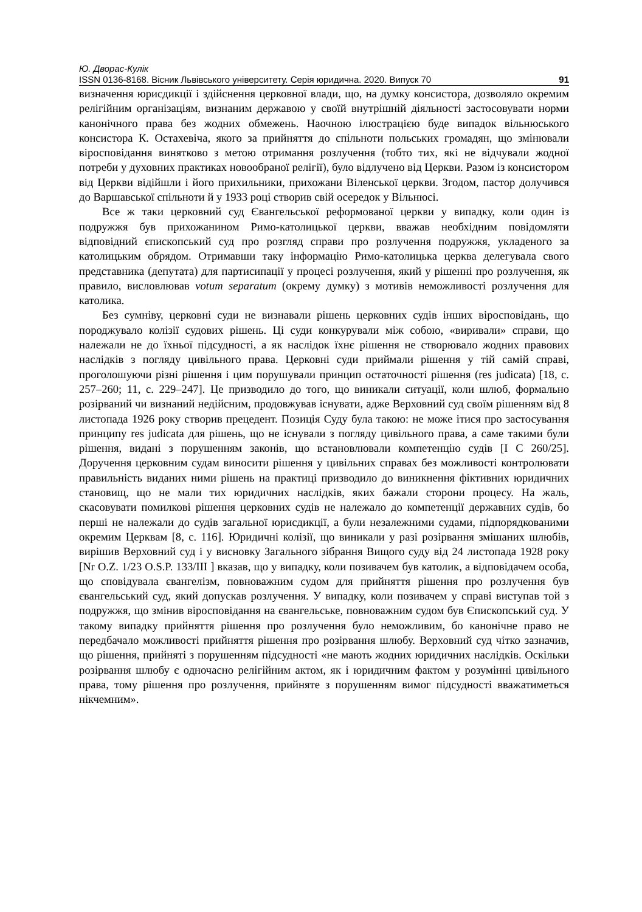Ю. Дворас-Кулік
ISSN 0136-8168. Вісник Львівського університету. Серія юридична. 2020. Випуск 70 91
визначення юрисдикції і здійснення церковної влади, що, на думку консистора, дозволяло окремим релігійним організаціям, визнаним державою у своїй внутрішній діяльності застосовувати норми канонічного права без жодних обмежень. Наочною ілюстрацією буде випадок вільнюського консистора К. Остахевіча, якого за прийняття до спільноти польських громадян, що змінювали віросповідання винятково з метою отримання розлучення (тобто тих, які не відчували жодної потреби у духовних практиках новообраної релігії), було відлучено від Церкви. Разом із консистором від Церкви відійшли і його прихильники, прихожани Віленської церкви. Згодом, пастор долучився до Варшавської спільноти й у 1933 році створив свій осередок у Вільнюсі.
Все ж таки церковний суд Євангельської реформованої церкви у випадку, коли один із подружжя був прихожанином Римо-католицької церкви, вважав необхідним повідомляти відповідний єпископський суд про розгляд справи про розлучення подружжя, укладеного за католицьким обрядом. Отримавши таку інформацію Римо-католицька церква делегувала свого представника (депутата) для партисипації у процесі розлучення, який у рішенні про розлучення, як правило, висловлював votum separatum (окрему думку) з мотивів неможливості розлучення для католика.
Без сумніву, церковні суди не визнавали рішень церковних судів інших віросповідань, що породжувало колізії судових рішень. Ці суди конкурували між собою, «виривали» справи, що належали не до їхньої підсудності, а як наслідок їхнє рішення не створювало жодних правових наслідків з погляду цивільного права. Церковні суди приймали рішення у тій самій справі, проголошуючи різні рішення і цим порушували принцип остаточності рішення (res judicata) [18, с. 257–260; 11, с. 229–247]. Це призводило до того, що виникали ситуації, коли шлюб, формально розірваний чи визнаний недійсним, продовжував існувати, адже Верховний суд своїм рішенням від 8 листопада 1926 року створив прецедент. Позиція Суду була такою: не може ітися про застосування принципу res judicata для рішень, що не існували з погляду цивільного права, а саме такими були рішення, видані з порушенням законів, що встановлювали компетенцію судів [I C 260/25]. Доручення церковним судам виносити рішення у цивільних справах без можливості контролювати правильність виданих ними рішень на практиці призводило до виникнення фіктивних юридичних становищ, що не мали тих юридичних наслідків, яких бажали сторони процесу. На жаль, скасовувати помилкові рішення церковних судів не належало до компетенції державних судів, бо перші не належали до судів загальної юрисдикції, а були незалежними судами, підпорядкованими окремим Церквам [8, с. 116]. Юридичні колізії, що виникали у разі розірвання змішаних шлюбів, вирішив Верховний суд і у висновку Загального зібрання Вищого суду від 24 листопада 1928 року [Nr O.Z. 1/23 O.S.P. 133/III ] вказав, що у випадку, коли позивачем був католик, а відповідачем особа, що сповідувала євангелізм, повноважним судом для прийняття рішення про розлучення був євангельський суд, який допускав розлучення. У випадку, коли позивачем у справі виступав той з подружжя, що змінив віросповідання на євангельське, повноважним судом був Єпископський суд. У такому випадку прийняття рішення про розлучення було неможливим, бо канонічне право не передбачало можливості прийняття рішення про розірвання шлюбу. Верховний суд чітко зазначив, що рішення, прийняті з порушенням підсудності «не мають жодних юридичних наслідків. Оскільки розірвання шлюбу є одночасно релігійним актом, як і юридичним фактом у розумінні цивільного права, тому рішення про розлучення, прийняте з порушенням вимог підсудності вважатиметься нікчемним».